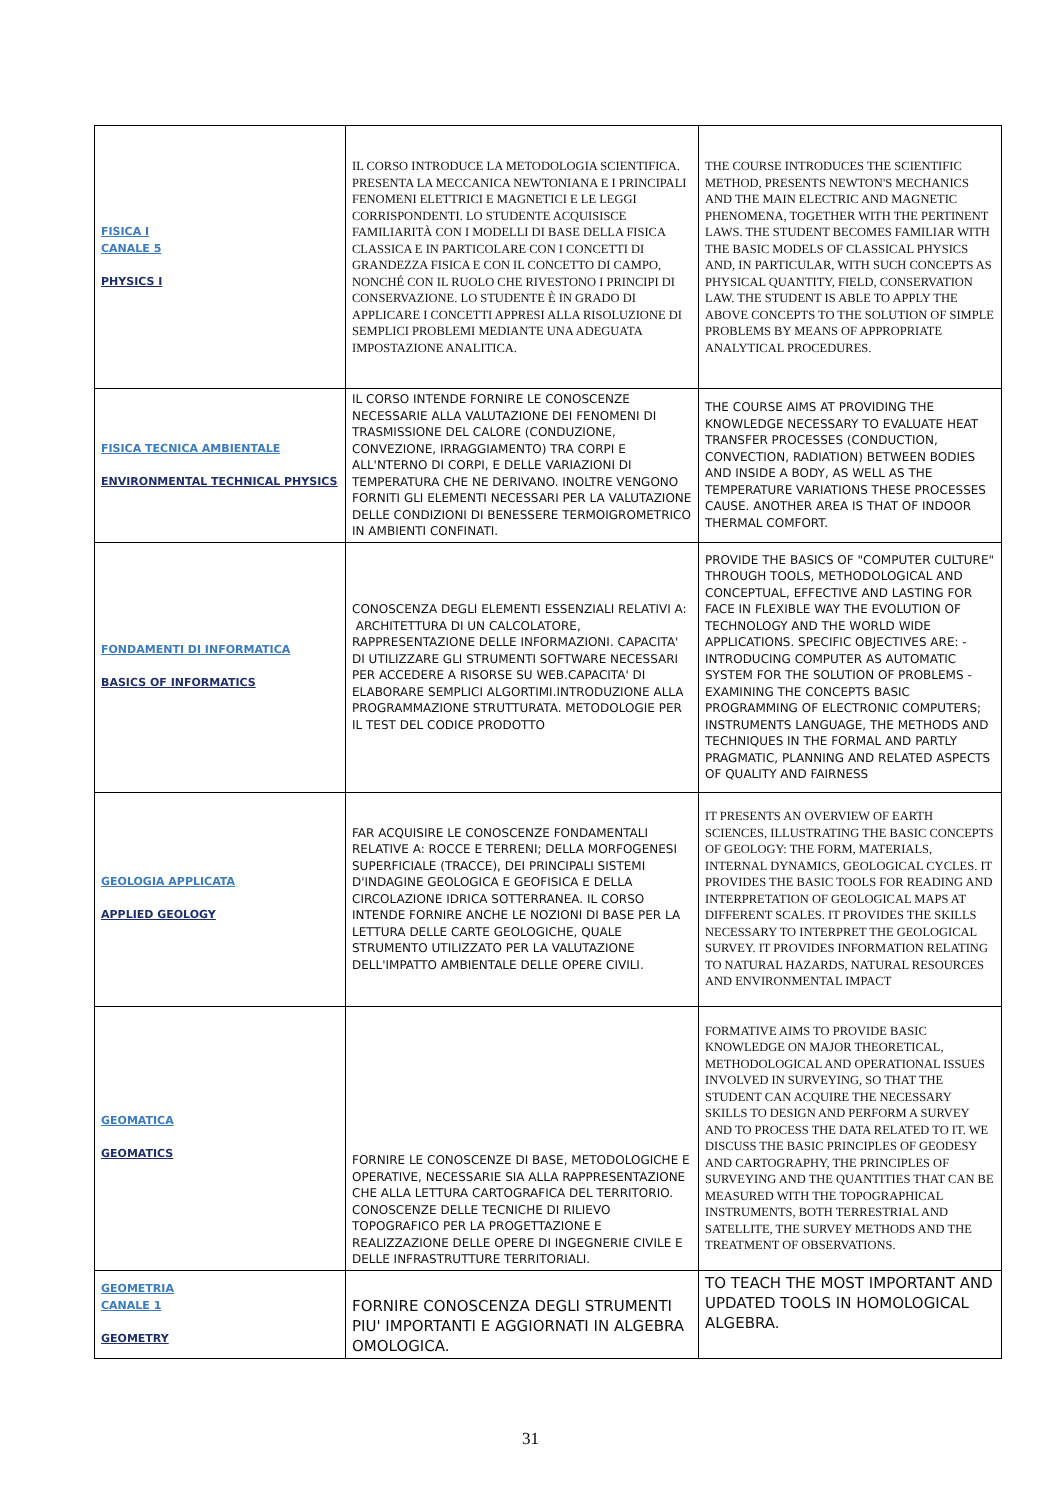| FISICA I CANALE 5 PHYSICS I | IL CORSO INTRODUCE LA METODOLOGIA SCIENTIFICA. PRESENTA LA MECCANICA NEWTONIANA E I PRINCIPALI FENOMENI ELETTRICI E MAGNETICI E LE LEGGI CORRISPONDENTI. LO STUDENTE ACQUISISCE FAMILIARITÀ CON I MODELLI DI BASE DELLA FISICA CLASSICA E IN PARTICOLARE CON I CONCETTI DI GRANDEZZA FISICA E CON IL CONCETTO DI CAMPO, NONCHÉ CON IL RUOLO CHE RIVESTONO I PRINCIPI DI CONSERVAZIONE. LO STUDENTE È IN GRADO DI APPLICARE I CONCETTI APPRESI ALLA RISOLUZIONE DI SEMPLICI PROBLEMI MEDIANTE UNA ADEGUATA IMPOSTAZIONE ANALITICA. | THE COURSE INTRODUCES THE SCIENTIFIC METHOD, PRESENTS NEWTON'S MECHANICS AND THE MAIN ELECTRIC AND MAGNETIC PHENOMENA, TOGETHER WITH THE PERTINENT LAWS. THE STUDENT BECOMES FAMILIAR WITH THE BASIC MODELS OF CLASSICAL PHYSICS AND, IN PARTICULAR, WITH SUCH CONCEPTS AS PHYSICAL QUANTITY, FIELD, CONSERVATION LAW. THE STUDENT IS ABLE TO APPLY THE ABOVE CONCEPTS TO THE SOLUTION OF SIMPLE PROBLEMS BY MEANS OF APPROPRIATE ANALYTICAL PROCEDURES. |
| FISICA TECNICA AMBIENTALE ENVIRONMENTAL TECHNICAL PHYSICS | IL CORSO INTENDE FORNIRE LE CONOSCENZE NECESSARIE ALLA VALUTAZIONE DEI FENOMENI DI TRASMISSIONE DEL CALORE (CONDUZIONE, CONVEZIONE, IRRAGGIAMENTO) TRA CORPI E ALL'NTERNO DI CORPI, E DELLE VARIAZIONI DI TEMPERATURA CHE NE DERIVANO. INOLTRE VENGONO FORNITI GLI ELEMENTI NECESSARI PER LA VALUTAZIONE DELLE CONDIZIONI DI BENESSERE TERMOIGROMETRICO IN AMBIENTI CONFINATI. | THE COURSE AIMS AT PROVIDING THE KNOWLEDGE NECESSARY TO EVALUATE HEAT TRANSFER PROCESSES (CONDUCTION, CONVECTION, RADIATION) BETWEEN BODIES AND INSIDE A BODY, AS WELL AS THE TEMPERATURE VARIATIONS THESE PROCESSES CAUSE. ANOTHER AREA IS THAT OF INDOOR THERMAL COMFORT. |
| FONDAMENTI DI INFORMATICA BASICS OF INFORMATICS | CONOSCENZA DEGLI ELEMENTI ESSENZIALI RELATIVI A: ARCHITETTURA DI UN CALCOLATORE, RAPPRESENTAZIONE DELLE INFORMAZIONI. CAPACITA' DI UTILIZZARE GLI STRUMENTI SOFTWARE NECESSARI PER ACCEDERE A RISORSE SU WEB.CAPACITA' DI ELABORARE SEMPLICI ALGORTIMI.INTRODUZIONE ALLA PROGRAMMAZIONE STRUTTURATA. METODOLOGIE PER IL TEST DEL CODICE PRODOTTO | PROVIDE THE BASICS OF "COMPUTER CULTURE" THROUGH TOOLS, METHODOLOGICAL AND CONCEPTUAL, EFFECTIVE AND LASTING FOR FACE IN FLEXIBLE WAY THE EVOLUTION OF TECHNOLOGY AND THE WORLD WIDE APPLICATIONS. SPECIFIC OBJECTIVES ARE: - INTRODUCING COMPUTER AS AUTOMATIC SYSTEM FOR THE SOLUTION OF PROBLEMS - EXAMINING THE CONCEPTS BASIC PROGRAMMING OF ELECTRONIC COMPUTERS; INSTRUMENTS LANGUAGE, THE METHODS AND TECHNIQUES IN THE FORMAL AND PARTLY PRAGMATIC, PLANNING AND RELATED ASPECTS OF QUALITY AND FAIRNESS |
| GEOLOGIA APPLICATA APPLIED GEOLOGY | FAR ACQUISIRE LE CONOSCENZE FONDAMENTALI RELATIVE A: ROCCE E TERRENI; DELLA MORFOGENESI SUPERFICIALE (TRACCE), DEI PRINCIPALI SISTEMI D'INDAGINE GEOLOGICA E GEOFISICA E DELLA CIRCOLAZIONE IDRICA SOTTERRANEA. IL CORSO INTENDE FORNIRE ANCHE LE NOZIONI DI BASE PER LA LETTURA DELLE CARTE GEOLOGICHE, QUALE STRUMENTO UTILIZZATO PER LA VALUTAZIONE DELL'IMPATTO AMBIENTALE DELLE OPERE CIVILI. | IT PRESENTS AN OVERVIEW OF EARTH SCIENCES, ILLUSTRATING THE BASIC CONCEPTS OF GEOLOGY: THE FORM, MATERIALS, INTERNAL DYNAMICS, GEOLOGICAL CYCLES. IT PROVIDES THE BASIC TOOLS FOR READING AND INTERPRETATION OF GEOLOGICAL MAPS AT DIFFERENT SCALES. IT PROVIDES THE SKILLS NECESSARY TO INTERPRET THE GEOLOGICAL SURVEY. IT PROVIDES INFORMATION RELATING TO NATURAL HAZARDS, NATURAL RESOURCES AND ENVIRONMENTAL IMPACT |
| GEOMATICA GEOMATICS | FORNIRE LE CONOSCENZE DI BASE, METODOLOGICHE E OPERATIVE, NECESSARIE SIA ALLA RAPPRESENTAZIONE CHE ALLA LETTURA CARTOGRAFICA DEL TERRITORIO. CONOSCENZE DELLE TECNICHE DI RILIEVO TOPOGRAFICO PER LA PROGETTAZIONE E REALIZZAZIONE DELLE OPERE DI INGEGNERIE CIVILE E DELLE INFRASTRUTTURE TERRITORIALI. | FORMATIVE AIMS TO PROVIDE BASIC KNOWLEDGE ON MAJOR THEORETICAL, METHODOLOGICAL AND OPERATIONAL ISSUES INVOLVED IN SURVEYING, SO THAT THE STUDENT CAN ACQUIRE THE NECESSARY SKILLS TO DESIGN AND PERFORM A SURVEY AND TO PROCESS THE DATA RELATED TO IT. WE DISCUSS THE BASIC PRINCIPLES OF GEODESY AND CARTOGRAPHY, THE PRINCIPLES OF SURVEYING AND THE QUANTITIES THAT CAN BE MEASURED WITH THE TOPOGRAPHICAL INSTRUMENTS, BOTH TERRESTRIAL AND SATELLITE, THE SURVEY METHODS AND THE TREATMENT OF OBSERVATIONS. |
| GEOMETRIA CANALE 1 GEOMETRY | FORNIRE CONOSCENZA DEGLI STRUMENTI PIU' IMPORTANTI E AGGIORNATI IN ALGEBRA OMOLOGICA. | TO TEACH THE MOST IMPORTANT AND UPDATED TOOLS IN HOMOLOGICAL ALGEBRA. |
31